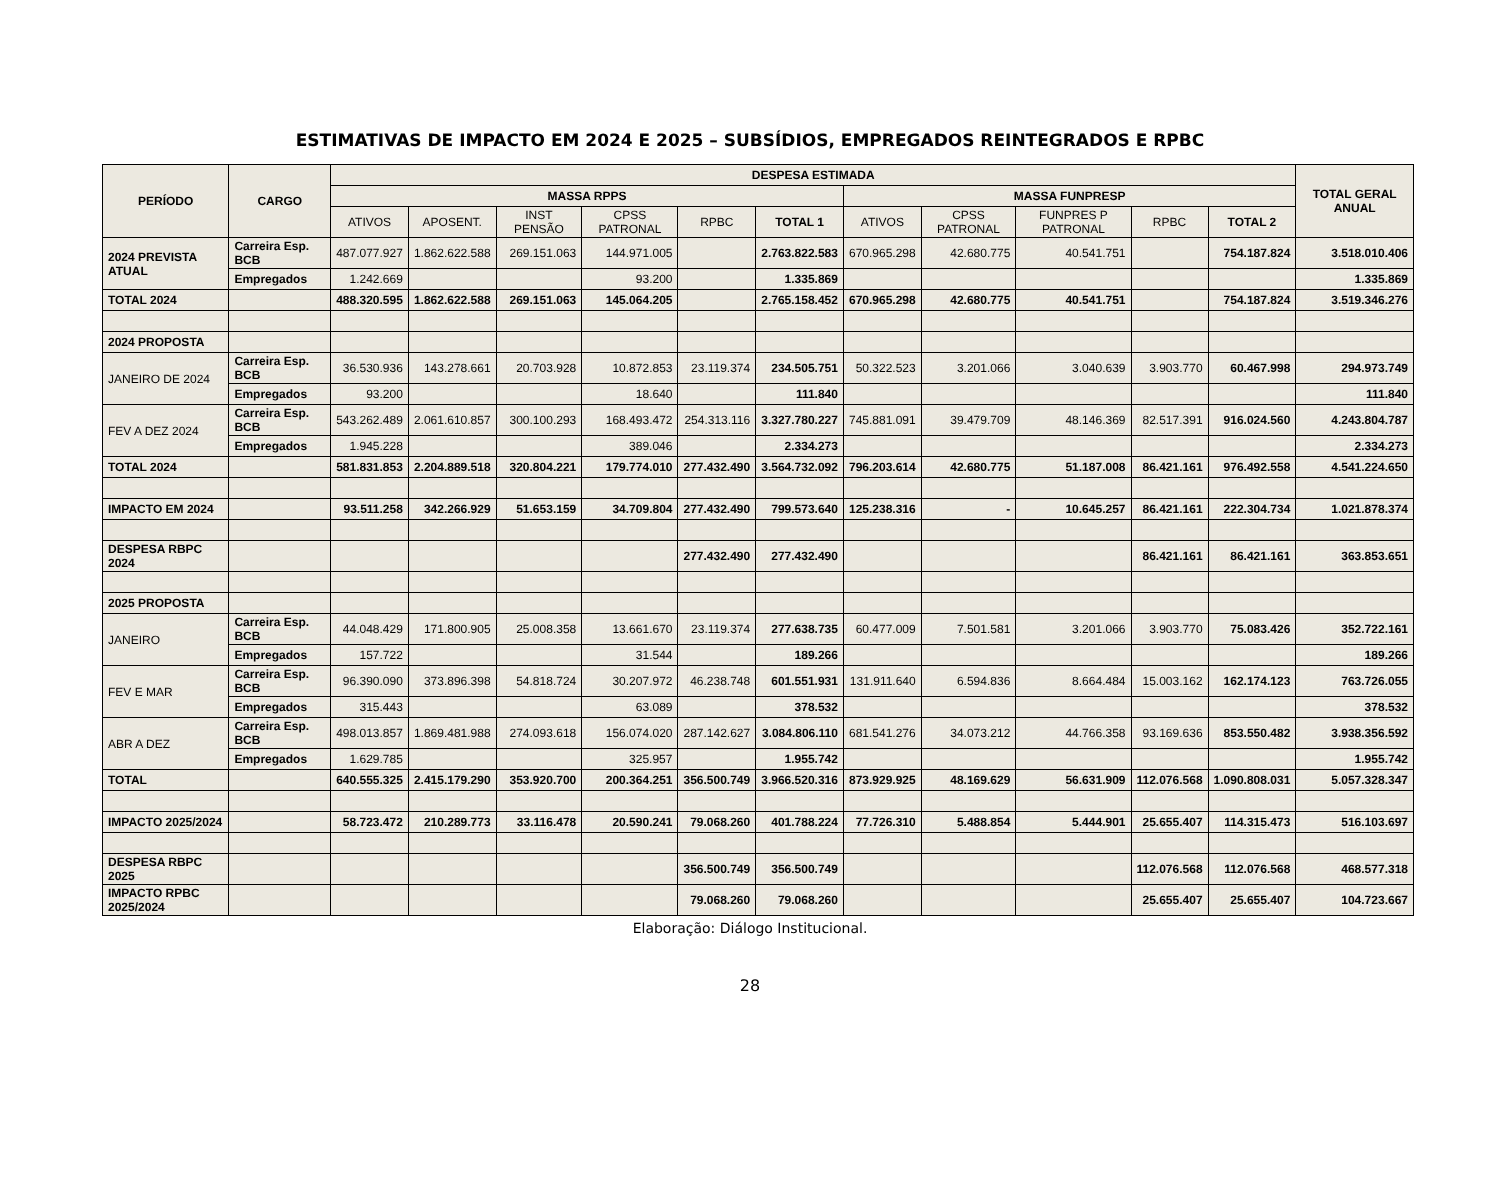ESTIMATIVAS DE IMPACTO EM 2024 E 2025 – SUBSÍDIOS, EMPREGADOS REINTEGRADOS E RPBC
| PERÍODO | CARGO | DESPESA ESTIMADA | | | | | | | | | | | TOTAL GERAL ANUAL |
| --- | --- | --- | --- | --- | --- | --- | --- | --- | --- | --- | --- | --- | --- |
| | | MASSA RPPS | | | | | | MASSA FUNPRESP | | | | | |
| | | ATIVOS | APOSENT. | INST PENSÃO | CPSS PATRONAL | RPBC | TOTAL 1 | ATIVOS | CPSS PATRONAL | FUNPRES P PATRONAL | RPBC | TOTAL 2 | |
| 2024 PREVISTA ATUAL | Carreira Esp. BCB | 487.077.927 | 1.862.622.588 | 269.151.063 | 144.971.005 | | 2.763.822.583 | 670.965.298 | 42.680.775 | 40.541.751 | | 754.187.824 | 3.518.010.406 |
| | Empregados | 1.242.669 | | | 93.200 | | 1.335.869 | | | | | | 1.335.869 |
| TOTAL 2024 | | 488.320.595 | 1.862.622.588 | 269.151.063 | 145.064.205 | | 2.765.158.452 | 670.965.298 | 42.680.775 | 40.541.751 | | 754.187.824 | 3.519.346.276 |
| 2024 PROPOSTA | | | | | | | | | | | | | |
| JANEIRO DE 2024 | Carreira Esp. BCB | 36.530.936 | 143.278.661 | 20.703.928 | 10.872.853 | 23.119.374 | 234.505.751 | 50.322.523 | 3.201.066 | 3.040.639 | 3.903.770 | 60.467.998 | 294.973.749 |
| | Empregados | 93.200 | | | 18.640 | | 111.840 | | | | | | 111.840 |
| FEV A DEZ 2024 | Carreira Esp. BCB | 543.262.489 | 2.061.610.857 | 300.100.293 | 168.493.472 | 254.313.116 | 3.327.780.227 | 745.881.091 | 39.479.709 | 48.146.369 | 82.517.391 | 916.024.560 | 4.243.804.787 |
| | Empregados | 1.945.228 | | | 389.046 | | 2.334.273 | | | | | | 2.334.273 |
| TOTAL 2024 | | 581.831.853 | 2.204.889.518 | 320.804.221 | 179.774.010 | 277.432.490 | 3.564.732.092 | 796.203.614 | 42.680.775 | 51.187.008 | 86.421.161 | 976.492.558 | 4.541.224.650 |
| IMPACTO EM 2024 | | 93.511.258 | 342.266.929 | 51.653.159 | 34.709.804 | 277.432.490 | 799.573.640 | 125.238.316 | - | 10.645.257 | 86.421.161 | 222.304.734 | 1.021.878.374 |
| DESPESA RBPC 2024 | | | | | | 277.432.490 | 277.432.490 | | | | 86.421.161 | 86.421.161 | 363.853.651 |
| 2025 PROPOSTA | | | | | | | | | | | | | |
| JANEIRO | Carreira Esp. BCB | 44.048.429 | 171.800.905 | 25.008.358 | 13.661.670 | 23.119.374 | 277.638.735 | 60.477.009 | 7.501.581 | 3.201.066 | 3.903.770 | 75.083.426 | 352.722.161 |
| | Empregados | 157.722 | | | 31.544 | | 189.266 | | | | | | 189.266 |
| FEV E MAR | Carreira Esp. BCB | 96.390.090 | 373.896.398 | 54.818.724 | 30.207.972 | 46.238.748 | 601.551.931 | 131.911.640 | 6.594.836 | 8.664.484 | 15.003.162 | 162.174.123 | 763.726.055 |
| | Empregados | 315.443 | | | 63.089 | | 378.532 | | | | | | 378.532 |
| ABR A DEZ | Carreira Esp. BCB | 498.013.857 | 1.869.481.988 | 274.093.618 | 156.074.020 | 287.142.627 | 3.084.806.110 | 681.541.276 | 34.073.212 | 44.766.358 | 93.169.636 | 853.550.482 | 3.938.356.592 |
| | Empregados | 1.629.785 | | | 325.957 | | 1.955.742 | | | | | | 1.955.742 |
| TOTAL | | 640.555.325 | 2.415.179.290 | 353.920.700 | 200.364.251 | 356.500.749 | 3.966.520.316 | 873.929.925 | 48.169.629 | 56.631.909 | 112.076.568 | 1.090.808.031 | 5.057.328.347 |
| IMPACTO 2025/2024 | | 58.723.472 | 210.289.773 | 33.116.478 | 20.590.241 | 79.068.260 | 401.788.224 | 77.726.310 | 5.488.854 | 5.444.901 | 25.655.407 | 114.315.473 | 516.103.697 |
| DESPESA RBPC 2025 | | | | | | 356.500.749 | 356.500.749 | | | | 112.076.568 | 112.076.568 | 468.577.318 |
| IMPACTO RPBC 2025/2024 | | | | | | 79.068.260 | 79.068.260 | | | | 25.655.407 | 25.655.407 | 104.723.667 |
Elaboração: Diálogo Institucional.
28